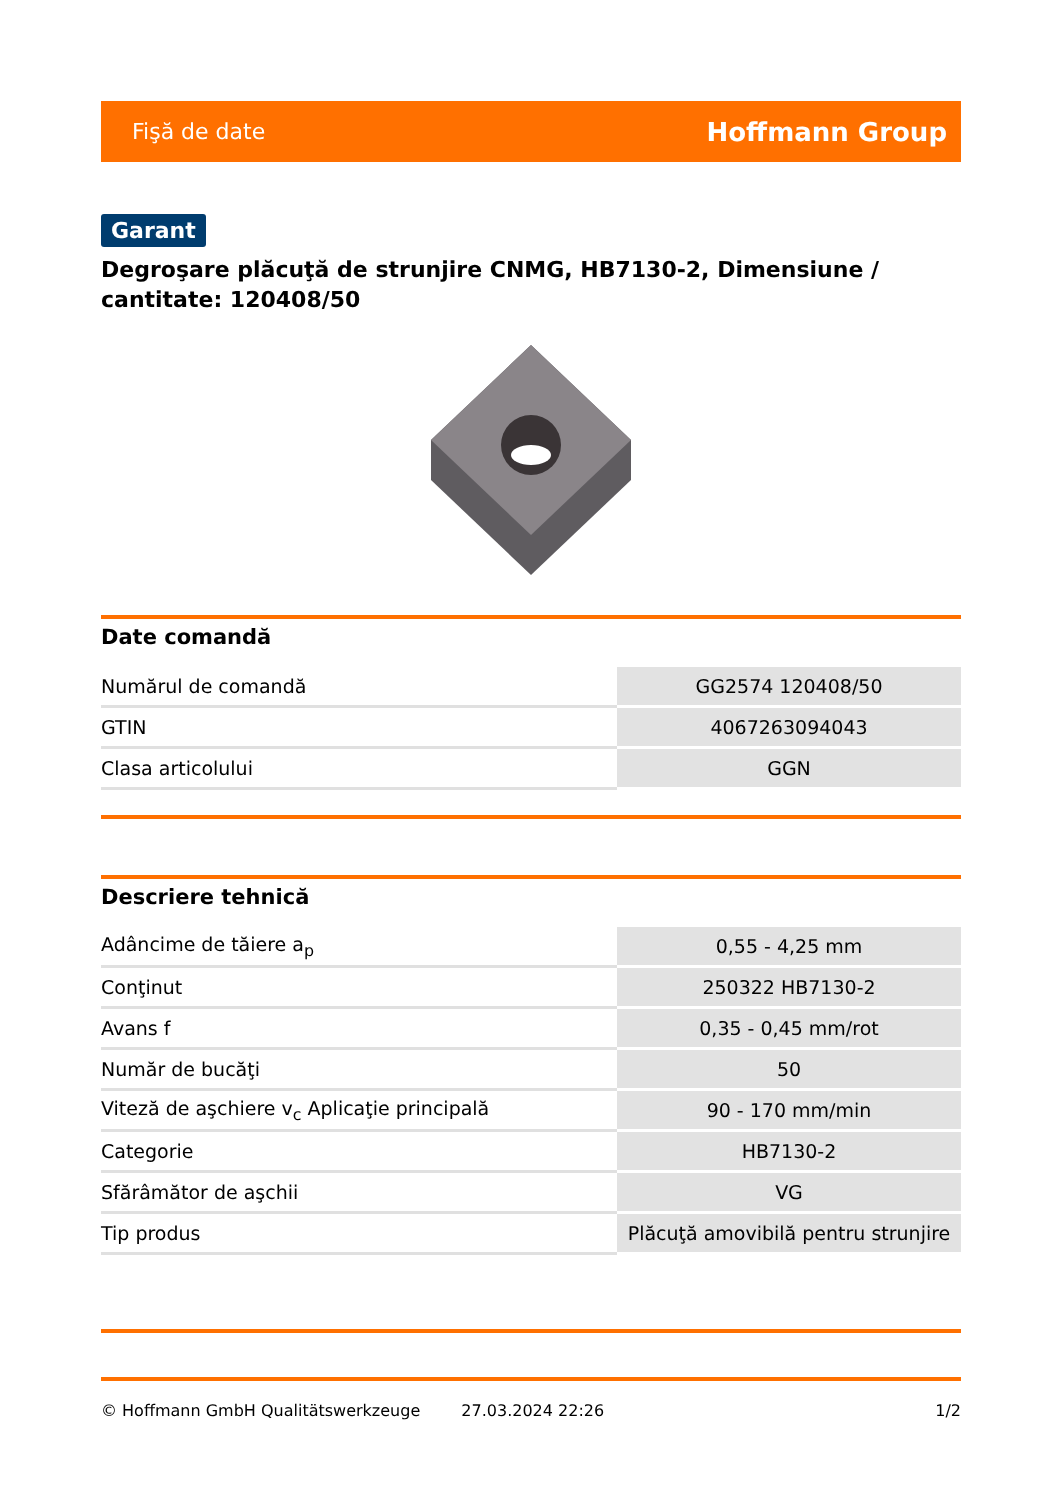Fişă de date Hoffmann Group
Garant
Degroşare plăcuţă de strunjire CNMG, HB7130-2, Dimensiune / cantitate: 120408/50
Date comandă
| Numărul de comandă | GG2574 120408/50 |
| GTIN | 4067263094043 |
| Clasa articolului | GGN |
Descriere tehnică
| Adâncime de tăiere a<sub>p</sub> | 0,55 - 4,25 mm |
| Conţinut | 250322 HB7130-2 |
| Avans f | 0,35 - 0,45 mm/rot |
| Număr de bucăţi | 50 |
| Viteză de aşchiere v<sub>c</sub> Aplicaţie principală | 90 - 170 mm/min |
| Categorie | HB7130-2 |
| Sfărâmător de aşchii | VG |
| Tip produs | Plăcuţă amovibilă pentru strunjire |
© Hoffmann GmbH Qualitätswerkzeuge 27.03.2024 22:26 1/2